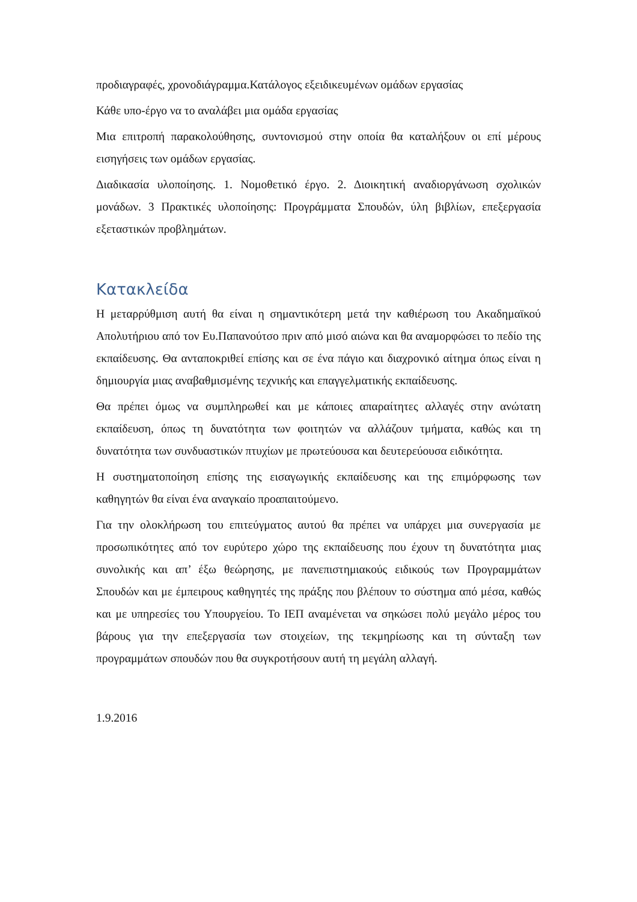προδιαγραφές, χρονοδιάγραμμα.Κατάλογος εξειδικευμένων ομάδων εργασίας
Κάθε υπο-έργο να το αναλάβει μια ομάδα εργασίας
Μια επιτροπή παρακολούθησης, συντονισμού στην οποία θα καταλήξουν οι επί μέρους εισηγήσεις των ομάδων εργασίας.
Διαδικασία υλοποίησης. 1. Νομοθετικό έργο. 2. Διοικητική αναδιοργάνωση σχολικών μονάδων. 3 Πρακτικές υλοποίησης: Προγράμματα Σπουδών, ύλη βιβλίων, επεξεργασία εξεταστικών προβλημάτων.
Κατακλείδα
Η μεταρρύθμιση αυτή θα είναι η σημαντικότερη μετά την καθιέρωση του Ακαδημαϊκού Απολυτήριου από τον Ευ.Παπανούτσο πριν από μισό αιώνα και θα αναμορφώσει το πεδίο της εκπαίδευσης. Θα ανταποκριθεί επίσης και σε ένα πάγιο και διαχρονικό αίτημα όπως είναι η δημιουργία μιας αναβαθμισμένης τεχνικής και επαγγελματικής εκπαίδευσης.
Θα πρέπει όμως να συμπληρωθεί και με κάποιες απαραίτητες αλλαγές στην ανώτατη εκπαίδευση, όπως τη δυνατότητα των φοιτητών να αλλάζουν τμήματα, καθώς και τη δυνατότητα των συνδυαστικών πτυχίων με πρωτεύουσα και δευτερεύουσα ειδικότητα.
Η συστηματοποίηση επίσης της εισαγωγικής εκπαίδευσης και της επιμόρφωσης των καθηγητών θα είναι ένα αναγκαίο προαπαιτούμενο.
Για την ολοκλήρωση του επιτεύγματος αυτού θα πρέπει να υπάρχει μια συνεργασία με προσωπικότητες από τον ευρύτερο χώρο της εκπαίδευσης που έχουν τη δυνατότητα μιας συνολικής και απ’ έξω θεώρησης, με πανεπιστημιακούς ειδικούς των Προγραμμάτων Σπουδών και με έμπειρους καθηγητές της πράξης που βλέπουν το σύστημα από μέσα, καθώς και με υπηρεσίες του Υπουργείου. Το ΙΕΠ αναμένεται να σηκώσει πολύ μεγάλο μέρος του βάρους για την επεξεργασία των στοιχείων, της τεκμηρίωσης και τη σύνταξη των προγραμμάτων σπουδών που θα συγκροτήσουν αυτή τη μεγάλη αλλαγή.
1.9.2016